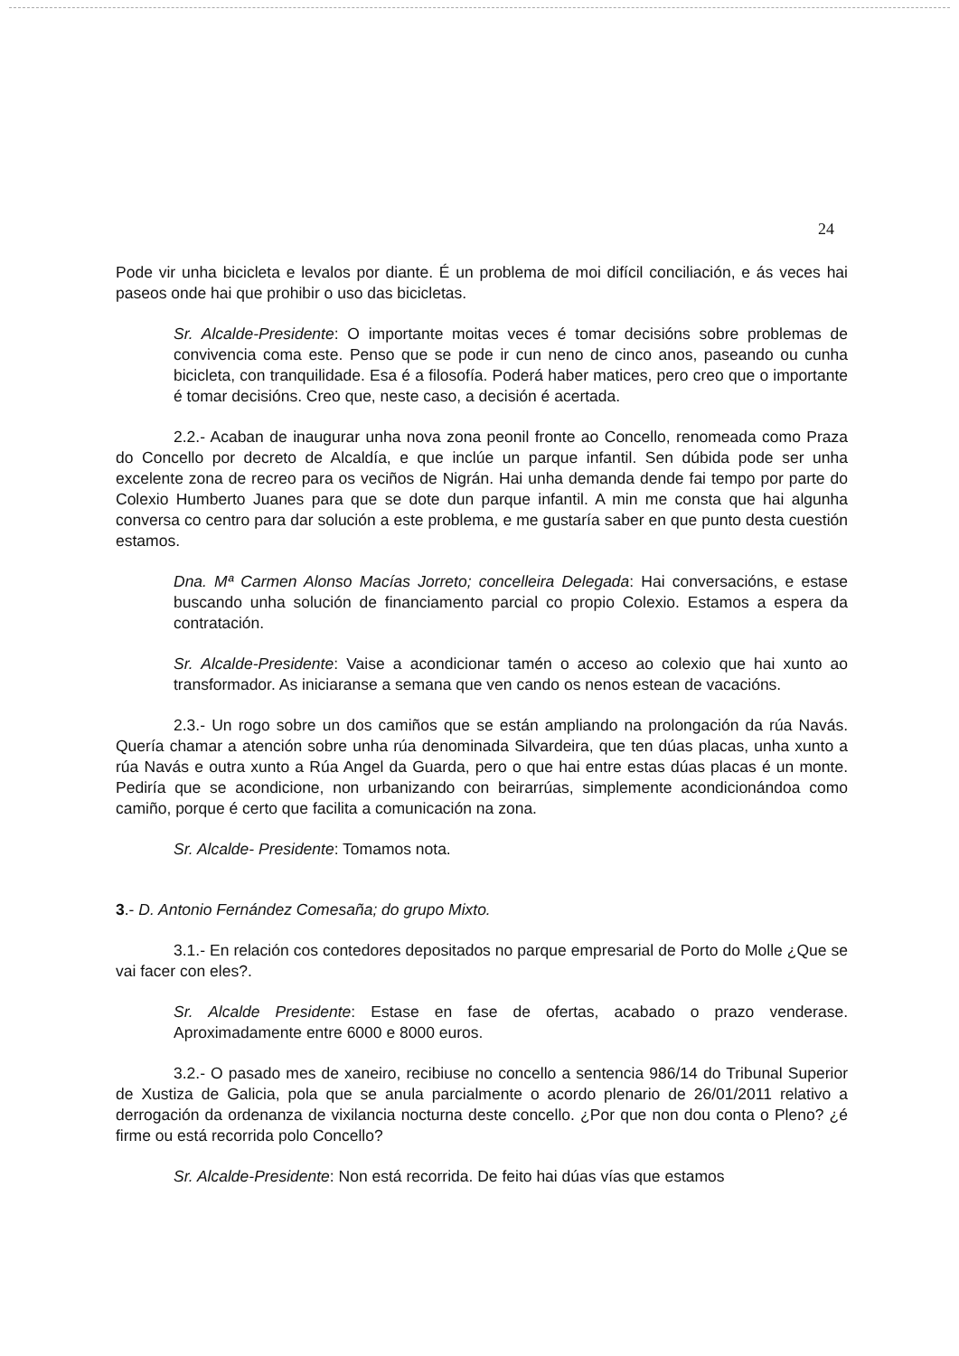24
Pode vir unha bicicleta e levalos por diante. É un problema de moi difícil conciliación, e ás veces hai paseos onde hai que prohibir o uso das bicicletas.
Sr. Alcalde-Presidente: O importante moitas veces é tomar decisións sobre problemas de convivencia coma este. Penso que se pode ir cun neno de cinco anos, paseando ou cunha bicicleta, con tranquilidade. Esa é a filosofía. Poderá haber matices, pero creo que o importante é tomar decisións. Creo que, neste caso, a decisión é acertada.
2.2.- Acaban de inaugurar unha nova zona peonil fronte ao Concello, renomeada como Praza do Concello por decreto de Alcaldía, e que inclúe un parque infantil. Sen dúbida pode ser unha excelente zona de recreo para os veciños de Nigrán. Hai unha demanda dende fai tempo por parte do Colexio Humberto Juanes para que se dote dun parque infantil. A min me consta que hai algunha conversa co centro para dar solución a este problema, e me gustaría saber en que punto desta cuestión estamos.
Dna. Mª Carmen Alonso Macías Jorreto; concelleira Delegada: Hai conversacións, e estase buscando unha solución de financiamento parcial co propio Colexio. Estamos a espera da contratación.
Sr. Alcalde-Presidente: Vaise a acondicionar tamén o acceso ao colexio que hai xunto ao transformador. As iniciaranse a semana que ven cando os nenos estean de vacacións.
2.3.- Un rogo sobre un dos camiños que se están ampliando na prolongación da rúa Navás. Quería chamar a atención sobre unha rúa denominada Silvardeira, que ten dúas placas, unha xunto a rúa Navás e outra xunto a Rúa Angel da Guarda, pero o que hai entre estas dúas placas é un monte. Pediría que se acondicione, non urbanizando con beirarrúas, simplemente acondicionándoa como camiño, porque é certo que facilita a comunicación na zona.
Sr. Alcalde- Presidente: Tomamos nota.
3.- D. Antonio Fernández Comesaña; do grupo Mixto.
3.1.- En relación cos contedores depositados no parque empresarial de Porto do Molle ¿Que se vai facer con eles?.
Sr. Alcalde Presidente: Estase en fase de ofertas, acabado o prazo venderase. Aproximadamente entre 6000 e 8000 euros.
3.2.- O pasado mes de xaneiro, recibiuse no concello a sentencia 986/14 do Tribunal Superior de Xustiza de Galicia, pola que se anula parcialmente o acordo plenario de 26/01/2011 relativo a derrogación da ordenanza de vixilancia nocturna deste concello. ¿Por que non dou conta o Pleno? ¿é firme ou está recorrida polo Concello?
Sr. Alcalde-Presidente: Non está recorrida. De feito hai dúas vías que estamos